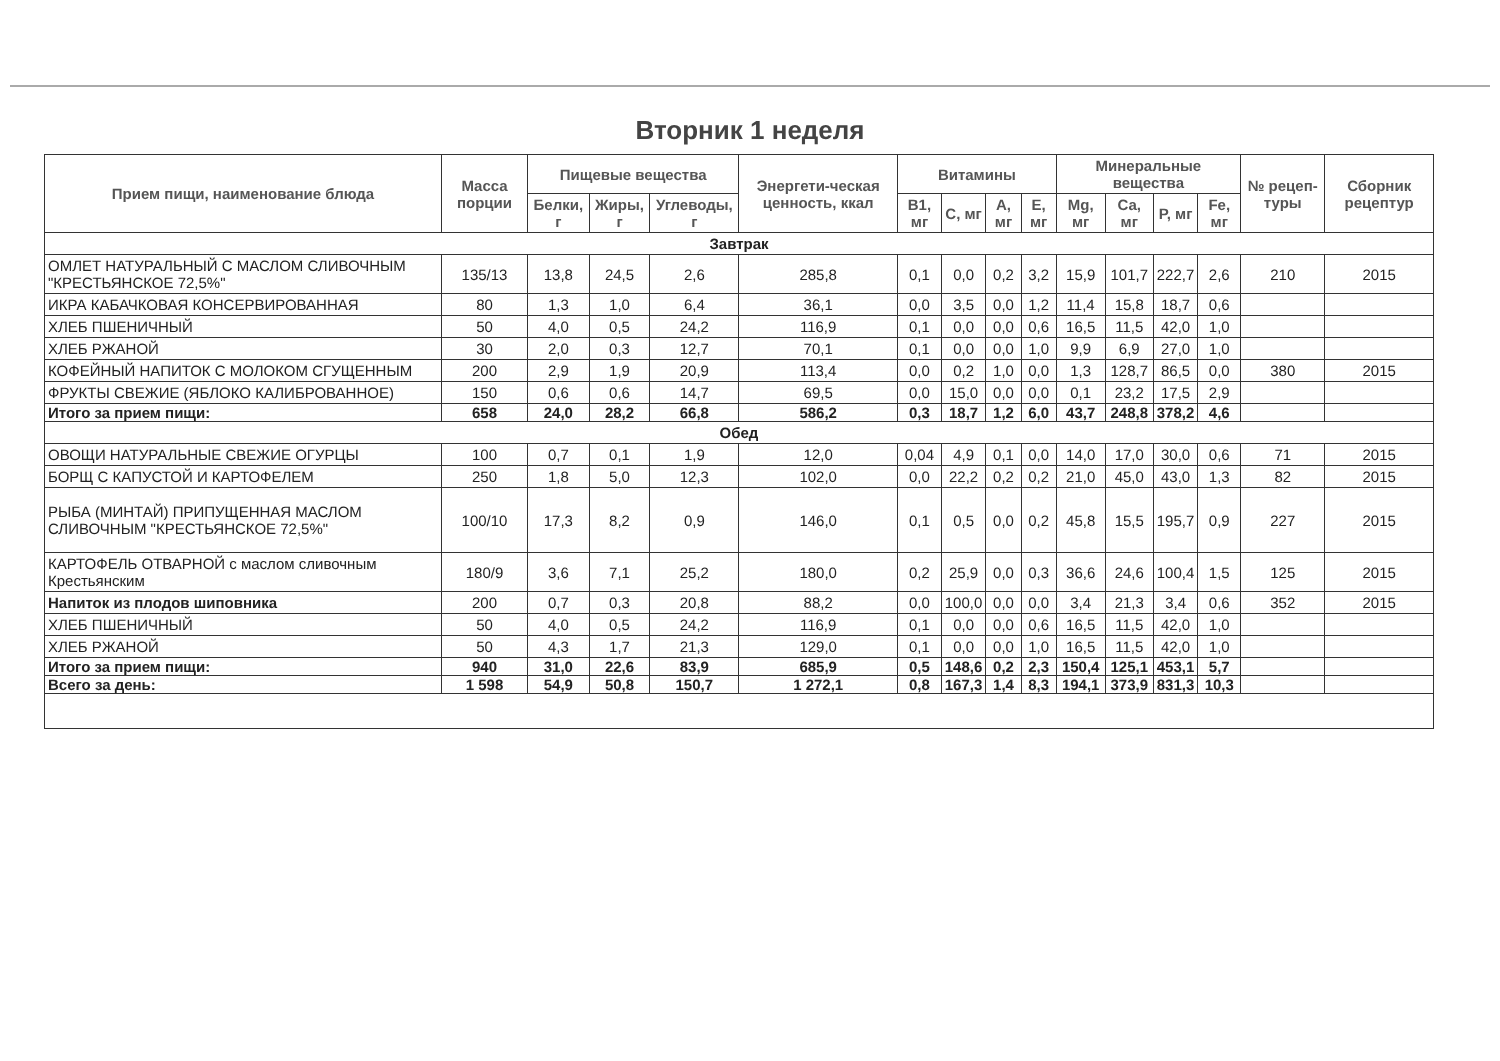Вторник 1 неделя
| Прием пищи, наименование блюда | Масса порции | Пищевые вещества | | | Энергети-ческая ценность, ккал | Витамины | | | | Минеральные вещества | | | | № рецеп-туры | Сборник рецептур |
| --- | --- | --- | --- | --- | --- | --- | --- | --- | --- | --- | --- | --- | --- | --- | --- |
| | | Белки, г | Жиры, г | Углеводы, г | | B1, мг | C, мг | A, мг | E, мг | Mg, мг | Ca, мг | P, мг | Fe, мг | | |
| Завтрак | | | | | | | | | | | | | | | |
| ОМЛЕТ НАТУРАЛЬНЫЙ С МАСЛОМ СЛИВОЧНЫМ "КРЕСТЬЯНСКОЕ 72,5%" | 135/13 | 13,8 | 24,5 | 2,6 | 285,8 | 0,1 | 0,0 | 0,2 | 3,2 | 15,9 | 101,7 | 222,7 | 2,6 | 210 | 2015 |
| ИКРА КАБАЧКОВАЯ КОНСЕРВИРОВАННАЯ | 80 | 1,3 | 1,0 | 6,4 | 36,1 | 0,0 | 3,5 | 0,0 | 1,2 | 11,4 | 15,8 | 18,7 | 0,6 | | |
| ХЛЕБ ПШЕНИЧНЫЙ | 50 | 4,0 | 0,5 | 24,2 | 116,9 | 0,1 | 0,0 | 0,0 | 0,6 | 16,5 | 11,5 | 42,0 | 1,0 | | |
| ХЛЕБ РЖАНОЙ | 30 | 2,0 | 0,3 | 12,7 | 70,1 | 0,1 | 0,0 | 0,0 | 1,0 | 9,9 | 6,9 | 27,0 | 1,0 | | |
| КОФЕЙНЫЙ НАПИТОК С МОЛОКОМ СГУЩЕННЫМ | 200 | 2,9 | 1,9 | 20,9 | 113,4 | 0,0 | 0,2 | 1,0 | 0,0 | 1,3 | 128,7 | 86,5 | 0,0 | 380 | 2015 |
| ФРУКТЫ СВЕЖИЕ (ЯБЛОКО КАЛИБРОВАННОЕ) | 150 | 0,6 | 0,6 | 14,7 | 69,5 | 0,0 | 15,0 | 0,0 | 0,0 | 0,1 | 23,2 | 17,5 | 2,9 | | |
| Итого за прием пищи: | 658 | 24,0 | 28,2 | 66,8 | 586,2 | 0,3 | 18,7 | 1,2 | 6,0 | 43,7 | 248,8 | 378,2 | 4,6 | | |
| Обед | | | | | | | | | | | | | | | |
| ОВОЩИ НАТУРАЛЬНЫЕ СВЕЖИЕ ОГУРЦЫ | 100 | 0,7 | 0,1 | 1,9 | 12,0 | 0,04 | 4,9 | 0,1 | 0,0 | 14,0 | 17,0 | 30,0 | 0,6 | 71 | 2015 |
| БОРЩ С КАПУСТОЙ И КАРТОФЕЛЕМ | 250 | 1,8 | 5,0 | 12,3 | 102,0 | 0,0 | 22,2 | 0,2 | 0,2 | 21,0 | 45,0 | 43,0 | 1,3 | 82 | 2015 |
| РЫБА (МИНТАЙ) ПРИПУЩЕННАЯ МАСЛОМ СЛИВОЧНЫМ "КРЕСТЬЯНСКОЕ 72,5%" | 100/10 | 17,3 | 8,2 | 0,9 | 146,0 | 0,1 | 0,5 | 0,0 | 0,2 | 45,8 | 15,5 | 195,7 | 0,9 | 227 | 2015 |
| КАРТОФЕЛЬ ОТВАРНОЙ с маслом сливочным Крестьянским | 180/9 | 3,6 | 7,1 | 25,2 | 180,0 | 0,2 | 25,9 | 0,0 | 0,3 | 36,6 | 24,6 | 100,4 | 1,5 | 125 | 2015 |
| Напиток из плодов шиповника | 200 | 0,7 | 0,3 | 20,8 | 88,2 | 0,0 | 100,0 | 0,0 | 0,0 | 3,4 | 21,3 | 3,4 | 0,6 | 352 | 2015 |
| ХЛЕБ ПШЕНИЧНЫЙ | 50 | 4,0 | 0,5 | 24,2 | 116,9 | 0,1 | 0,0 | 0,0 | 0,6 | 16,5 | 11,5 | 42,0 | 1,0 | | |
| ХЛЕБ РЖАНОЙ | 50 | 4,3 | 1,7 | 21,3 | 129,0 | 0,1 | 0,0 | 0,0 | 1,0 | 16,5 | 11,5 | 42,0 | 1,0 | | |
| Итого за прием пищи: | 940 | 31,0 | 22,6 | 83,9 | 685,9 | 0,5 | 148,6 | 0,2 | 2,3 | 150,4 | 125,1 | 453,1 | 5,7 | | |
| Всего за день: | 1 598 | 54,9 | 50,8 | 150,7 | 1 272,1 | 0,8 | 167,3 | 1,4 | 8,3 | 194,1 | 373,9 | 831,3 | 10,3 | | |